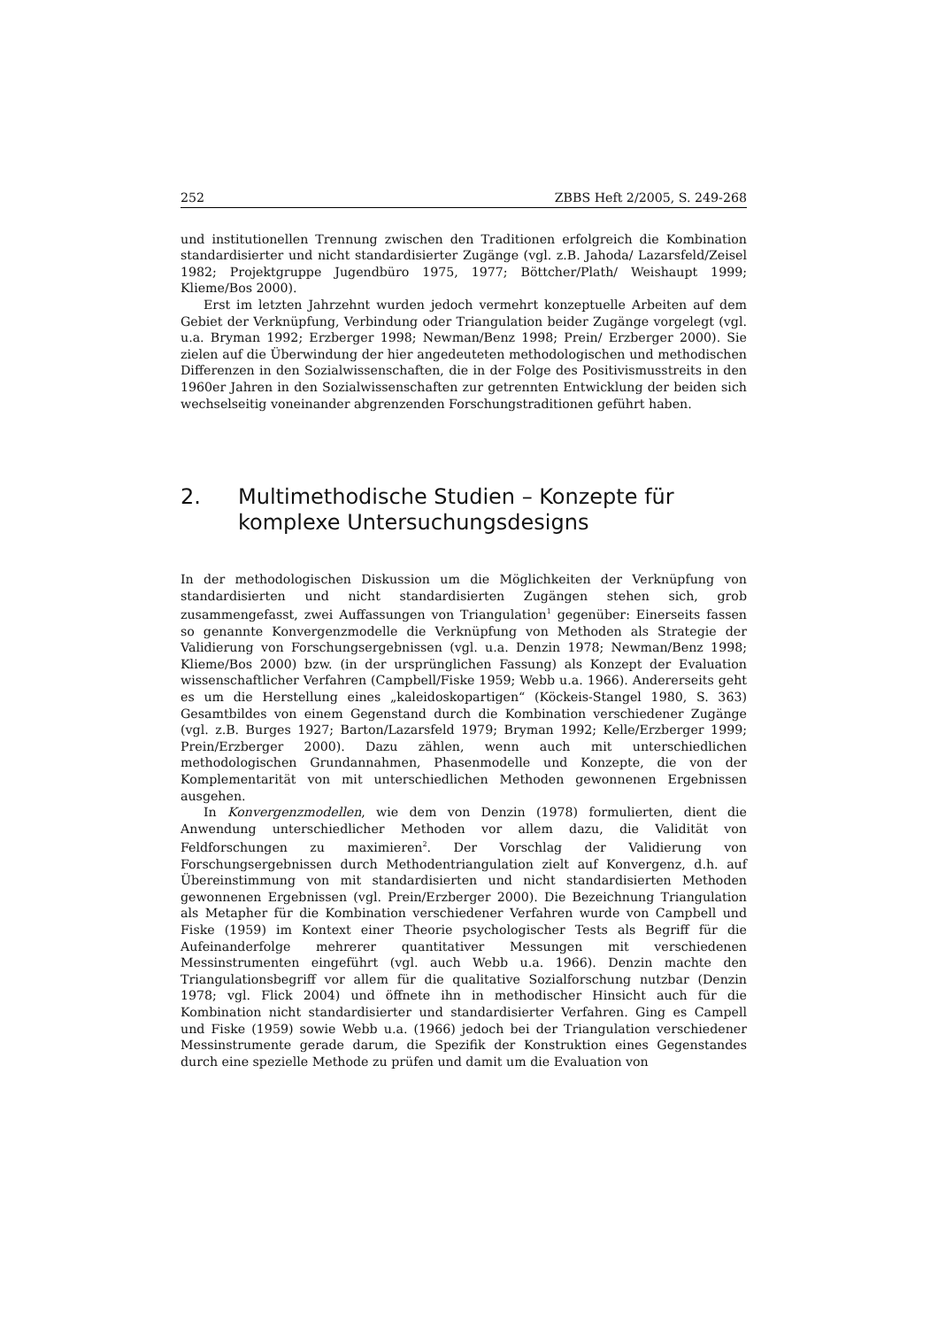252 ZBBS Heft 2/2005, S. 249-268
und institutionellen Trennung zwischen den Traditionen erfolgreich die Kombination standardisierter und nicht standardisierter Zugänge (vgl. z.B. Jahoda/ Lazarsfeld/Zeisel 1982; Projektgruppe Jugendbüro 1975, 1977; Böttcher/Plath/ Weishaupt 1999; Klieme/Bos 2000).
Erst im letzten Jahrzehnt wurden jedoch vermehrt konzeptuelle Arbeiten auf dem Gebiet der Verknüpfung, Verbindung oder Triangulation beider Zugänge vorgelegt (vgl. u.a. Bryman 1992; Erzberger 1998; Newman/Benz 1998; Prein/ Erzberger 2000). Sie zielen auf die Überwindung der hier angedeuteten methodologischen und methodischen Differenzen in den Sozialwissenschaften, die in der Folge des Positivismusstreits in den 1960er Jahren in den Sozialwissenschaften zur getrennten Entwicklung der beiden sich wechselseitig voneinander abgrenzenden Forschungstraditionen geführt haben.
2. Multimethodische Studien – Konzepte für komplexe Untersuchungsdesigns
In der methodologischen Diskussion um die Möglichkeiten der Verknüpfung von standardisierten und nicht standardisierten Zugängen stehen sich, grob zusammengefasst, zwei Auffassungen von Triangulation<sup>1</sup> gegenüber: Einerseits fassen so genannte Konvergenzmodelle die Verknüpfung von Methoden als Strategie der Validierung von Forschungsergebnissen (vgl. u.a. Denzin 1978; Newman/Benz 1998; Klieme/Bos 2000) bzw. (in der ursprünglichen Fassung) als Konzept der Evaluation wissenschaftlicher Verfahren (Campbell/Fiske 1959; Webb u.a. 1966). Andererseits geht es um die Herstellung eines „kaleidoskopartigen“ (Köckeis-Stangel 1980, S. 363) Gesamtbildes von einem Gegenstand durch die Kombination verschiedener Zugänge (vgl. z.B. Burges 1927; Barton/Lazarsfeld 1979; Bryman 1992; Kelle/Erzberger 1999; Prein/Erzberger 2000). Dazu zählen, wenn auch mit unterschiedlichen methodologischen Grundannahmen, Phasenmodelle und Konzepte, die von der Komplementarität von mit unterschiedlichen Methoden gewonnenen Ergebnissen ausgehen.
In Konvergenzmodellen, wie dem von Denzin (1978) formulierten, dient die Anwendung unterschiedlicher Methoden vor allem dazu, die Validität von Feldforschungen zu maximieren<sup>2</sup>. Der Vorschlag der Validierung von Forschungsergebnissen durch Methodentriangulation zielt auf Konvergenz, d.h. auf Übereinstimmung von mit standardisierten und nicht standardisierten Methoden gewonnenen Ergebnissen (vgl. Prein/Erzberger 2000). Die Bezeichnung Triangulation als Metapher für die Kombination verschiedener Verfahren wurde von Campbell und Fiske (1959) im Kontext einer Theorie psychologischer Tests als Begriff für die Aufeinanderfolge mehrerer quantitativer Messungen mit verschiedenen Messinstrumenten eingeführt (vgl. auch Webb u.a. 1966). Denzin machte den Triangulationsbegriff vor allem für die qualitative Sozialforschung nutzbar (Denzin 1978; vgl. Flick 2004) und öffnete ihn in methodischer Hinsicht auch für die Kombination nicht standardisierter und standardisierter Verfahren. Ging es Campell und Fiske (1959) sowie Webb u.a. (1966) jedoch bei der Triangulation verschiedener Messinstrumente gerade darum, die Spezifik der Konstruktion eines Gegenstandes durch eine spezielle Methode zu prüfen und damit um die Evaluation von